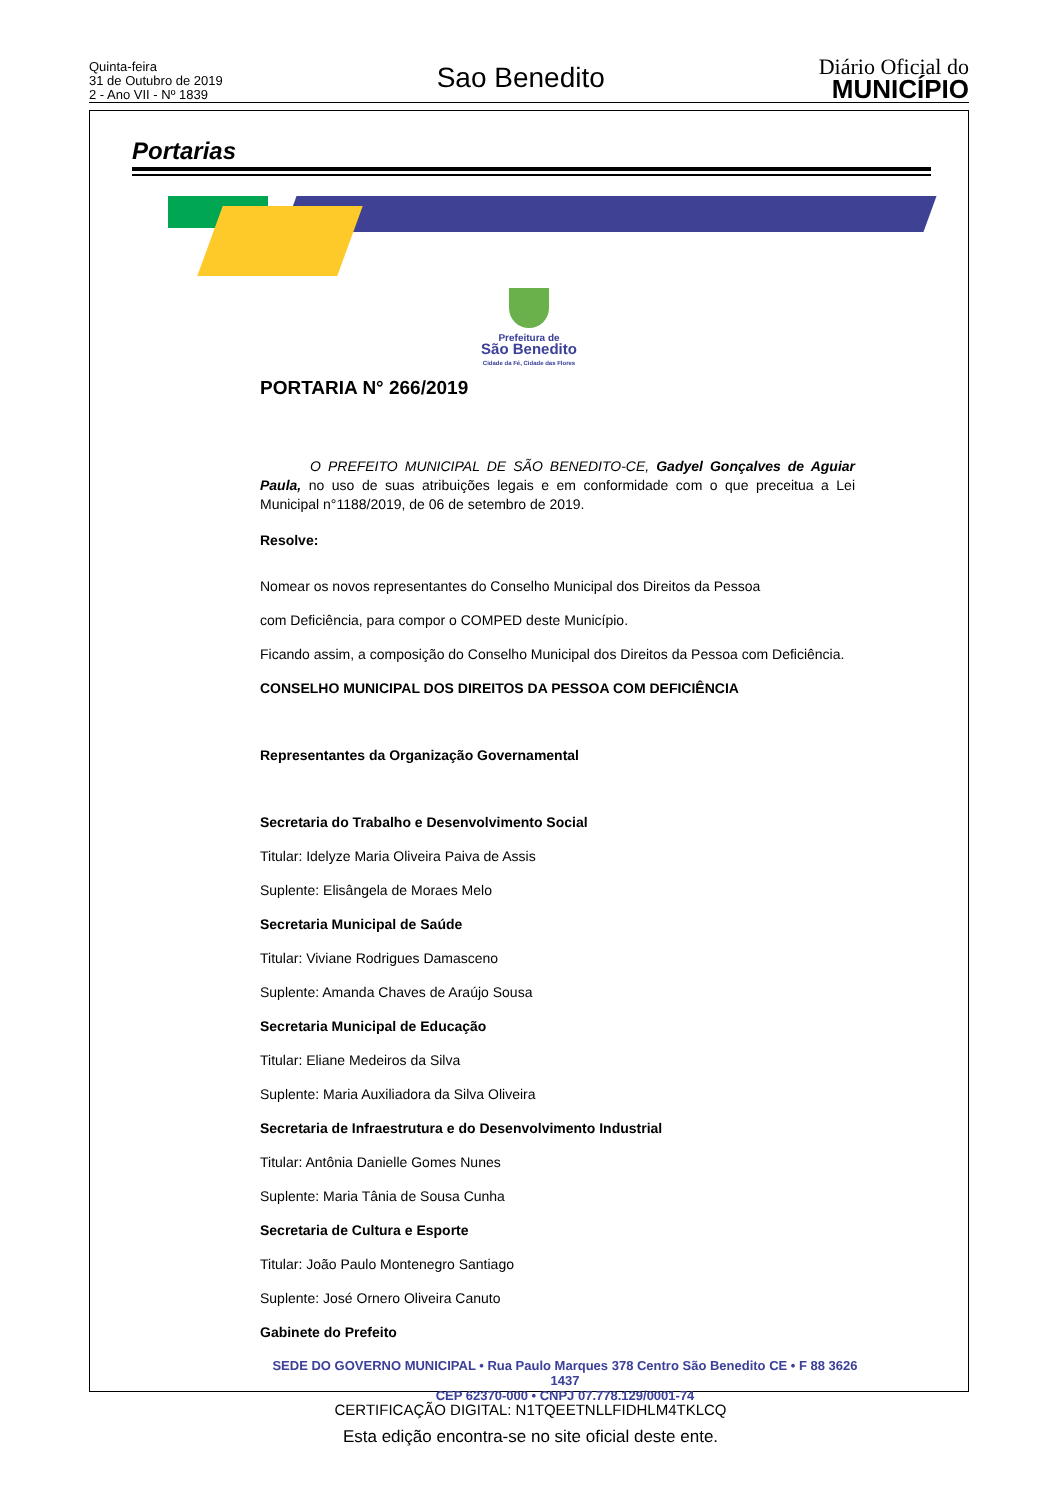Quinta-feira
31 de Outubro de 2019
2 - Ano VII - Nº 1839
Sao Benedito
Diário Oficial do
MUNICÍPIO
Portarias
Prefeitura de
São Benedito
Cidade da Fé, Cidade das Flores
PORTARIA N° 266/2019
O PREFEITO MUNICIPAL DE SÃO BENEDITO-CE, Gadyel Gonçalves de Aguiar Paula, no uso de suas atribuições legais e em conformidade com o que preceitua a Lei Municipal n°1188/2019, de 06 de setembro de 2019.
Resolve:
Nomear os novos representantes do Conselho Municipal dos Direitos da Pessoa
com Deficiência, para compor o COMPED deste Município.
Ficando assim, a composição do Conselho Municipal dos Direitos da Pessoa com Deficiência.
CONSELHO MUNICIPAL DOS DIREITOS DA PESSOA COM DEFICIÊNCIA
Representantes da Organização Governamental
Secretaria do Trabalho e Desenvolvimento Social
Titular: Idelyze Maria Oliveira Paiva de Assis
Suplente: Elisângela de Moraes Melo
Secretaria Municipal de Saúde
Titular: Viviane Rodrigues Damasceno
Suplente: Amanda Chaves de Araújo Sousa
Secretaria Municipal de Educação
Titular: Eliane Medeiros da Silva
Suplente: Maria Auxiliadora da Silva Oliveira
Secretaria de Infraestrutura e do Desenvolvimento Industrial
Titular: Antônia Danielle Gomes Nunes
Suplente: Maria Tânia de Sousa Cunha
Secretaria de Cultura e Esporte
Titular: João Paulo Montenegro Santiago
Suplente: José Ornero Oliveira Canuto
Gabinete do Prefeito
SEDE DO GOVERNO MUNICIPAL • Rua Paulo Marques 378 Centro São Benedito CE • F 88 3626 1437
CEP 62370-000 • CNPJ 07.778.129/0001-74
CERTIFICAÇÃO DIGITAL: N1TQEETNLLFIDHLM4TKLCQ
Esta edição encontra-se no site oficial deste ente.